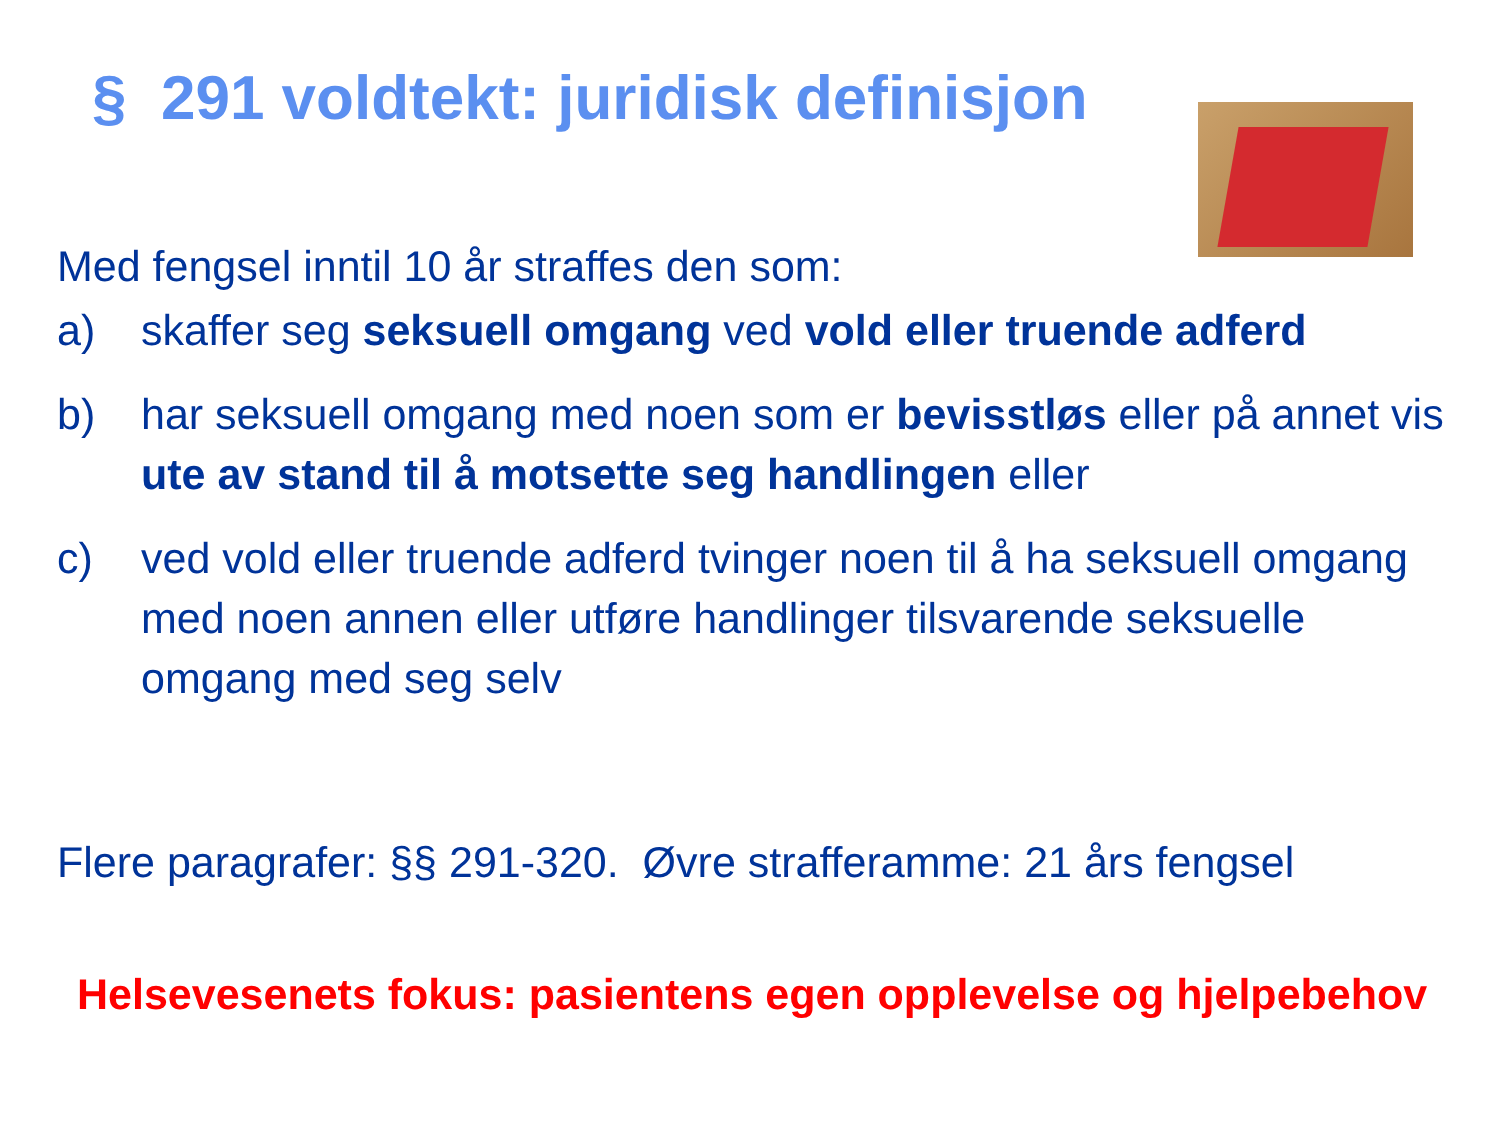§ 291 voldtekt: juridisk definisjon
Med fengsel inntil 10 år straffes den som:
a) skaffer seg seksuell omgang ved vold eller truende adferd
b) har seksuell omgang med noen som er bevisstløs eller på annet vis ute av stand til å motsette seg handlingen eller
c) ved vold eller truende adferd tvinger noen til å ha seksuell omgang med noen annen eller utføre handlinger tilsvarende seksuelle omgang med seg selv
Flere paragrafer: §§ 291-320. Øvre strafferamme: 21 års fengsel
Helsevesenets fokus: pasientens egen opplevelse og hjelpebehov